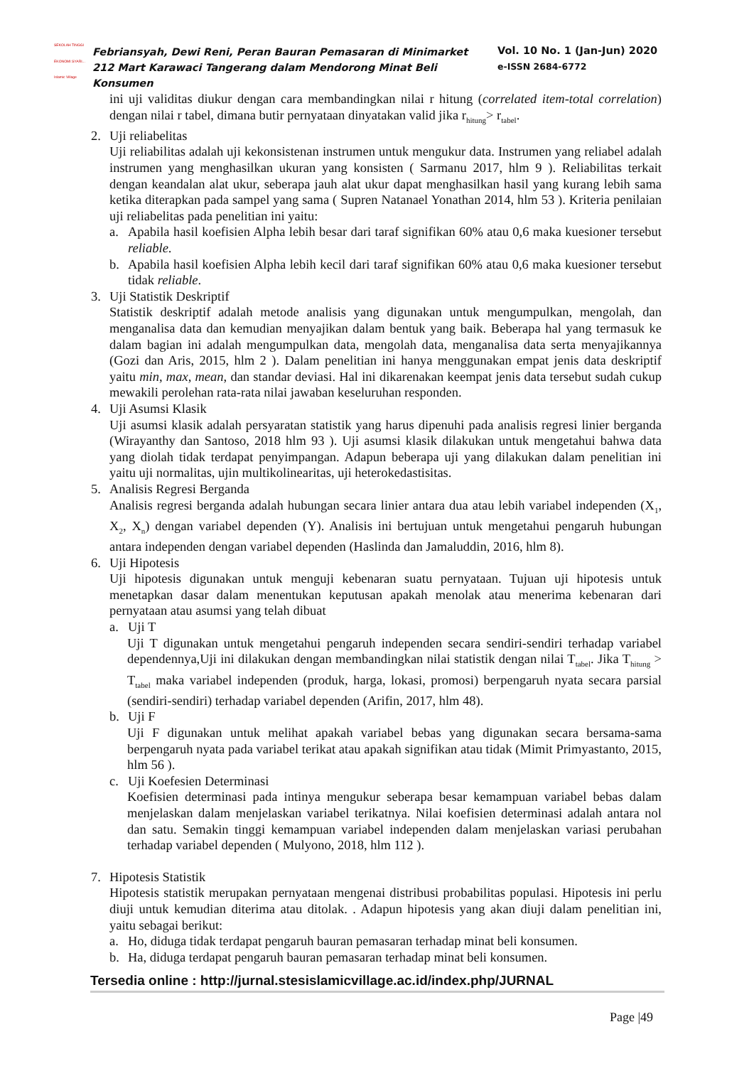SEKOLAH TINGGI EKONOMI SYARI... Islamic Village
Febriansyah, Dewi Reni, Peran Bauran Pemasaran di Minimarket 212 Mart Karawaci Tangerang dalam Mendorong Minat Beli Konsumen
Vol. 10 No. 1 (Jan-Jun) 2020
e-ISSN 2684-6772
ini uji validitas diukur dengan cara membandingkan nilai r hitung (correlated item-total correlation) dengan nilai r tabel, dimana butir pernyataan dinyatakan valid jika r<sub>hitung</sub>> r<sub>tabel</sub>.
2. Uji reliabelitas
Uji reliabilitas adalah uji kekonsistenan instrumen untuk mengukur data. Instrumen yang reliabel adalah instrumen yang menghasilkan ukuran yang konsisten ( Sarmanu 2017, hlm 9 ). Reliabilitas terkait dengan keandalan alat ukur, seberapa jauh alat ukur dapat menghasilkan hasil yang kurang lebih sama ketika diterapkan pada sampel yang sama ( Supren Natanael Yonathan 2014, hlm 53 ). Kriteria penilaian uji reliabelitas pada penelitian ini yaitu:
a. Apabila hasil koefisien Alpha lebih besar dari taraf signifikan 60% atau 0,6 maka kuesioner tersebut reliable.
b. Apabila hasil koefisien Alpha lebih kecil dari taraf signifikan 60% atau 0,6 maka kuesioner tersebut tidak reliable.
3. Uji Statistik Deskriptif
Statistik deskriptif adalah metode analisis yang digunakan untuk mengumpulkan, mengolah, dan menganalisa data dan kemudian menyajikan dalam bentuk yang baik. Beberapa hal yang termasuk ke dalam bagian ini adalah mengumpulkan data, mengolah data, menganalisa data serta menyajikannya (Gozi dan Aris, 2015, hlm 2 ). Dalam penelitian ini hanya menggunakan empat jenis data deskriptif yaitu min, max, mean, dan standar deviasi. Hal ini dikarenakan keempat jenis data tersebut sudah cukup mewakili perolehan rata-rata nilai jawaban keseluruhan responden.
4. Uji Asumsi Klasik
Uji asumsi klasik adalah persyaratan statistik yang harus dipenuhi pada analisis regresi linier berganda (Wirayanthy dan Santoso, 2018 hlm 93 ). Uji asumsi klasik dilakukan untuk mengetahui bahwa data yang diolah tidak terdapat penyimpangan. Adapun beberapa uji yang dilakukan dalam penelitian ini yaitu uji normalitas, ujin multikolinearitas, uji heterokedastisitas.
5. Analisis Regresi Berganda
Analisis regresi berganda adalah hubungan secara linier antara dua atau lebih variabel independen (X<sub>1</sub>, X<sub>2</sub>, X<sub>n</sub>) dengan variabel dependen (Y). Analisis ini bertujuan untuk mengetahui pengaruh hubungan antara independen dengan variabel dependen (Haslinda dan Jamaluddin, 2016, hlm 8).
6. Uji Hipotesis
Uji hipotesis digunakan untuk menguji kebenaran suatu pernyataan. Tujuan uji hipotesis untuk menetapkan dasar dalam menentukan keputusan apakah menolak atau menerima kebenaran dari pernyataan atau asumsi yang telah dibuat
a. Uji T
Uji T digunakan untuk mengetahui pengaruh independen secara sendiri-sendiri terhadap variabel dependennya,Uji ini dilakukan dengan membandingkan nilai statistik dengan nilai T<sub>tabel</sub>. Jika T<sub>hitung</sub> > T<sub>tabel</sub> maka variabel independen (produk, harga, lokasi, promosi) berpengaruh nyata secara parsial (sendiri-sendiri) terhadap variabel dependen (Arifin, 2017, hlm 48).
b. Uji F
Uji F digunakan untuk melihat apakah variabel bebas yang digunakan secara bersama-sama berpengaruh nyata pada variabel terikat atau apakah signifikan atau tidak (Mimit Primyastanto, 2015, hlm 56 ).
c. Uji Koefesien Determinasi
Koefisien determinasi pada intinya mengukur seberapa besar kemampuan variabel bebas dalam menjelaskan dalam menjelaskan variabel terikatnya. Nilai koefisien determinasi adalah antara nol dan satu. Semakin tinggi kemampuan variabel independen dalam menjelaskan variasi perubahan terhadap variabel dependen ( Mulyono, 2018, hlm 112 ).
7. Hipotesis Statistik
Hipotesis statistik merupakan pernyataan mengenai distribusi probabilitas populasi. Hipotesis ini perlu diuji untuk kemudian diterima atau ditolak. . Adapun hipotesis yang akan diuji dalam penelitian ini, yaitu sebagai berikut:
a. Ho, diduga tidak terdapat pengaruh bauran pemasaran terhadap minat beli konsumen.
b. Ha, diduga terdapat pengaruh bauran pemasaran terhadap minat beli konsumen.
Tersedia online : http://jurnal.stesislamicvillage.ac.id/index.php/JURNAL
Page |49